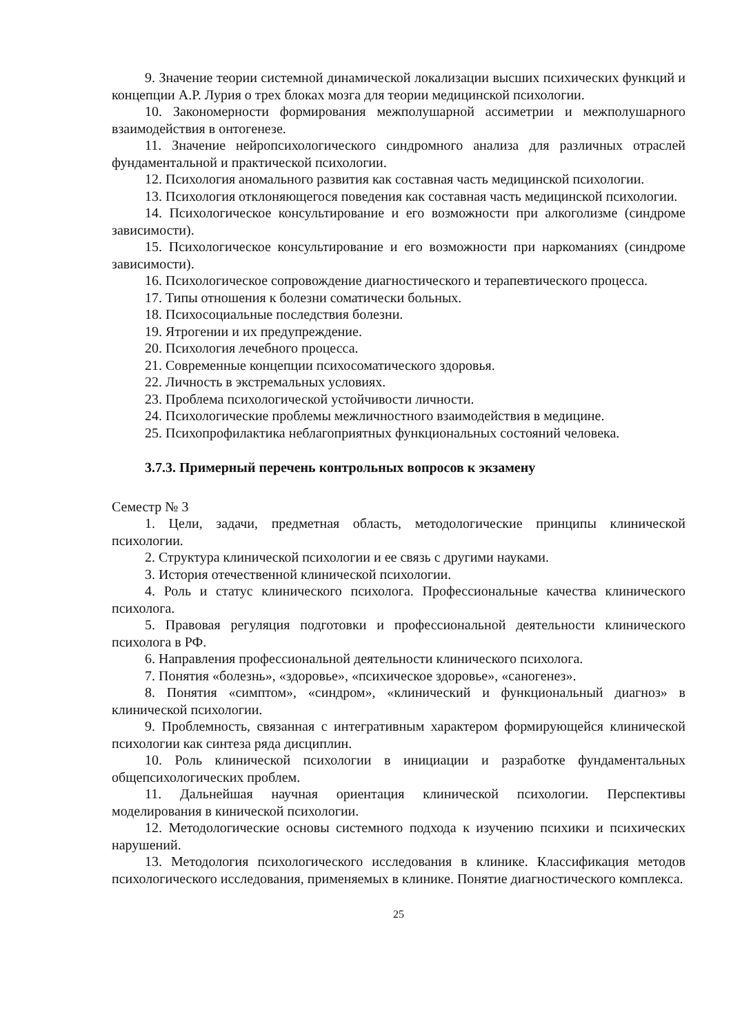9. Значение теории системной динамической локализации высших психических функций и концепции А.Р. Лурия о трех блоках мозга для теории медицинской психологии.
10. Закономерности формирования межполушарной ассиметрии и межполушарного взаимодействия в онтогенезе.
11. Значение нейропсихологического синдромного анализа для различных отраслей фундаментальной и практической психологии.
12. Психология аномального развития как составная часть медицинской психологии.
13. Психология отклоняющегося поведения как составная часть медицинской психологии.
14. Психологическое консультирование и его возможности при алкоголизме (синдроме зависимости).
15. Психологическое консультирование и его возможности при наркоманиях (синдроме зависимости).
16. Психологическое сопровождение диагностического и терапевтического процесса.
17. Типы отношения к болезни соматически больных.
18. Психосоциальные последствия болезни.
19. Ятрогении и их предупреждение.
20. Психология лечебного процесса.
21. Современные концепции психосоматического здоровья.
22. Личность в экстремальных условиях.
23. Проблема психологической устойчивости личности.
24. Психологические проблемы межличностного взаимодействия в медицине.
25. Психопрофилактика неблагоприятных функциональных состояний человека.
3.7.3. Примерный перечень контрольных вопросов к экзамену
Семестр № 3
1. Цели, задачи, предметная область, методологические принципы клинической психологии.
2. Структура клинической психологии и ее связь с другими науками.
3. История отечественной клинической психологии.
4. Роль и статус клинического психолога. Профессиональные качества клинического психолога.
5. Правовая регуляция подготовки и профессиональной деятельности клинического психолога в РФ.
6. Направления профессиональной деятельности клинического психолога.
7. Понятия «болезнь», «здоровье», «психическое здоровье», «саногенез».
8. Понятия «симптом», «синдром», «клинический и функциональный диагноз» в клинической психологии.
9. Проблемность, связанная с интегративным характером формирующейся клинической психологии как синтеза ряда дисциплин.
10. Роль клинической психологии в инициации и разработке фундаментальных общепсихологических проблем.
11. Дальнейшая научная ориентация клинической психологии. Перспективы моделирования в кинической психологии.
12. Методологические основы системного подхода к изучению психики и психических нарушений.
13. Методология психологического исследования в клинике. Классификация методов психологического исследования, применяемых в клинике. Понятие диагностического комплекса.
25